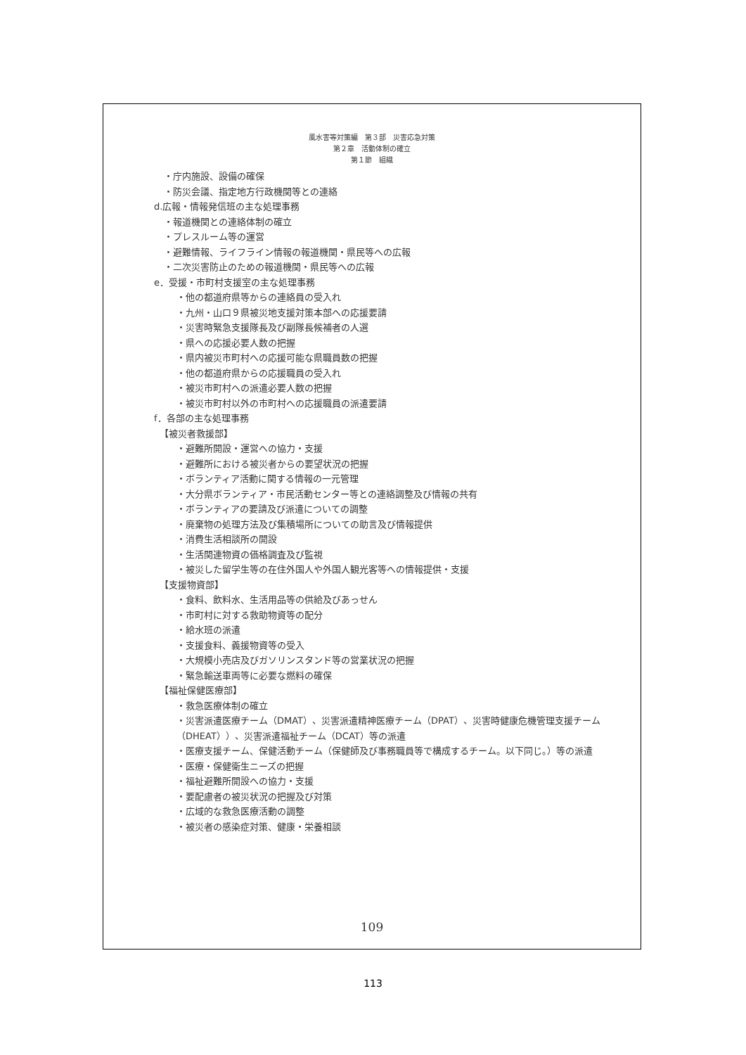風水害等対策編　第３部　災害応急対策
第２章　活動体制の確立
第１節　組織
・庁内施設、設備の確保
・防災会議、指定地方行政機関等との連絡
d.広報・情報発信班の主な処理事務
・報道機関との連絡体制の確立
・プレスルーム等の運営
・避難情報、ライフライン情報の報道機関・県民等への広報
・二次災害防止のための報道機関・県民等への広報
e．受援・市町村支援室の主な処理事務
・他の都道府県等からの連絡員の受入れ
・九州・山口９県被災地支援対策本部への応援要請
・災害時緊急支援隊長及び副隊長候補者の人選
・県への応援必要人数の把握
・県内被災市町村への応援可能な県職員数の把握
・他の都道府県からの応援職員の受入れ
・被災市町村への派遣必要人数の把握
・被災市町村以外の市町村への応援職員の派遣要請
f．各部の主な処理事務
【被災者救援部】
・避難所開設・運営への協力・支援
・避難所における被災者からの要望状況の把握
・ボランティア活動に関する情報の一元管理
・大分県ボランティア・市民活動センター等との連絡調整及び情報の共有
・ボランティアの要請及び派遣についての調整
・廃棄物の処理方法及び集積場所についての助言及び情報提供
・消費生活相談所の開設
・生活関連物資の価格調査及び監視
・被災した留学生等の在住外国人や外国人観光客等への情報提供・支援
【支援物資部】
・食料、飲料水、生活用品等の供給及びあっせん
・市町村に対する救助物資等の配分
・給水班の派遣
・支援食料、義援物資等の受入
・大規模小売店及びガソリンスタンド等の営業状況の把握
・緊急輸送車両等に必要な燃料の確保
【福祉保健医療部】
・救急医療体制の確立
・災害派遣医療チーム（DMAT）、災害派遣精神医療チーム（DPAT）、災害時健康危機管理支援チーム（DHEAT））、災害派遣福祉チーム（DCAT）等の派遣
・医療支援チーム、保健活動チーム（保健師及び事務職員等で構成するチーム。以下同じ。）等の派遣
・医療・保健衛生ニーズの把握
・福祉避難所開設への協力・支援
・要配慮者の被災状況の把握及び対策
・広域的な救急医療活動の調整
・被災者の感染症対策、健康・栄養相談
109
113